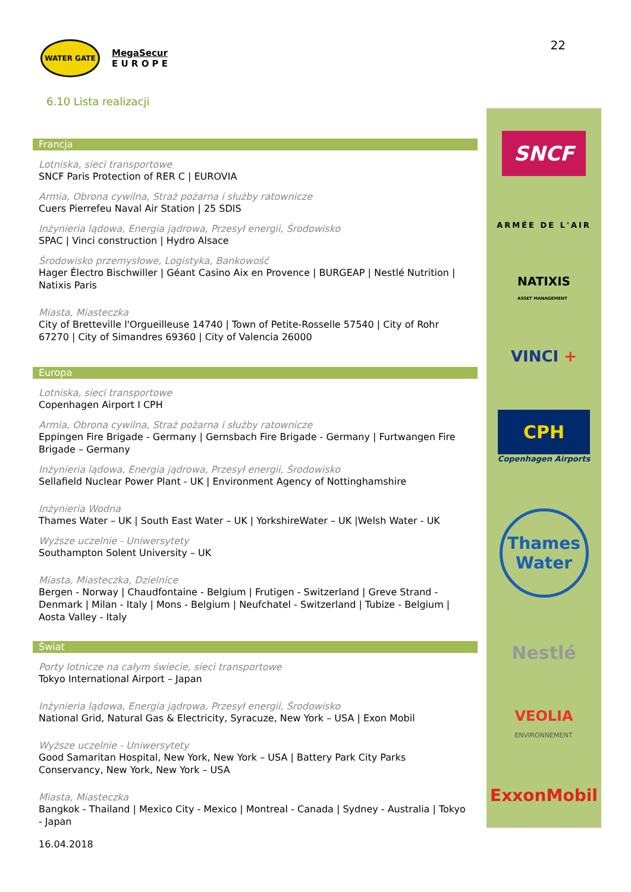WATER GATE
MegaSecur
E U R O P E
22
6.10 Lista realizacji
Francja
Lotniska, sieci transportowe
SNCF Paris Protection of RER C | EUROVIA
Armia, Obrona cywilna, Straż pożarna i służby ratownicze
Cuers Pierrefeu Naval Air Station | 25 SDIS
Inżynieria lądowa, Energia jądrowa, Przesył energii, Środowisko
SPAC | Vinci construction | Hydro Alsace
Środowisko przemysłowe, Logistyka, Bankowość
Hager Électro Bischwiller | Géant Casino Aix en Provence | BURGEAP | Nestlé Nutrition | Natixis Paris
Miasta, Miasteczka
City of Bretteville l'Orgueilleuse 14740 | Town of Petite-Rosselle 57540 | City of Rohr 67270 | City of Simandres 69360 | City of Valencia 26000
Europa
Lotniska, sieci transportowe
Copenhagen Airport I CPH
Armia, Obrona cywilna, Straż pożarna i służby ratownicze
Eppingen Fire Brigade - Germany | Gernsbach Fire Brigade - Germany | Furtwangen Fire Brigade – Germany
Inżynieria lądowa, Energia jądrowa, Przesył energii, Środowisko
Sellafield Nuclear Power Plant - UK | Environment Agency of Nottinghamshire
Inżynieria Wodna
Thames Water – UK | South East Water – UK | YorkshireWater – UK |Welsh Water - UK
Wyższe uczelnie - Uniwersytety
Southampton Solent University – UK
Miasta, Miasteczka, Dzielnice
Bergen - Norway | Chaudfontaine - Belgium | Frutigen - Switzerland | Greve Strand - Denmark | Milan - Italy | Mons - Belgium | Neufchatel - Switzerland | Tubize - Belgium | Aosta Valley - Italy
Świat
Porty lotnicze na całym świecie, sieci transportowe
Tokyo International Airport – Japan
Inżynieria lądowa, Energia jądrowa, Przesył energii, Środowisko
National Grid, Natural Gas & Electricity, Syracuze, New York – USA | Exon Mobil
Wyższe uczelnie - Uniwersytety
Good Samaritan Hospital, New York, New York – USA | Battery Park City Parks Conservancy, New York, New York – USA
Miasta, Miasteczka
Bangkok - Thailand | Mexico City - Mexico | Montreal - Canada | Sydney - Australia | Tokyo - Japan
SNCF
ARMÉE DE L'AIR
NATIXIS
ASSET MANAGEMENT
VINCI +
CPH
Copenhagen Airports
Thames Water
Nestlé
VEOLIA
ENVIRONNEMENT
ExxonMobil
16.04.2018